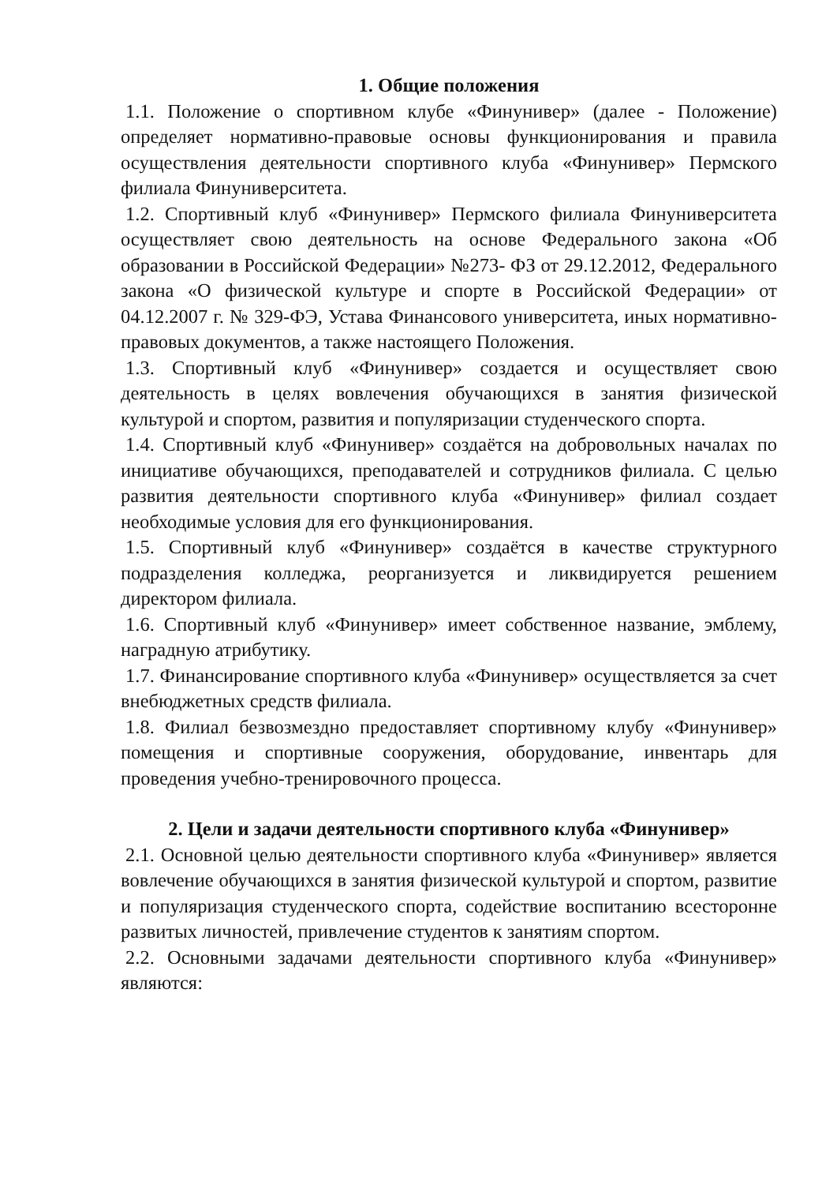1. Общие положения
1.1. Положение о спортивном клубе «Финунивер» (далее - Положение) определяет нормативно-правовые основы функционирования и правила осуществления деятельности спортивного клуба «Финунивер» Пермского филиала Финуниверситета.
1.2. Спортивный клуб «Финунивер» Пермского филиала Финуниверситета осуществляет свою деятельность на основе Федерального закона «Об образовании в Российской Федерации» №273- ФЗ от 29.12.2012, Федерального закона «О физической культуре и спорте в Российской Федерации» от 04.12.2007 г. № 329-ФЭ, Устава Финансового университета, иных нормативно-правовых документов, а также настоящего Положения.
1.3. Спортивный клуб «Финунивер» создается и осуществляет свою деятельность в целях вовлечения обучающихся в занятия физической культурой и спортом, развития и популяризации студенческого спорта.
1.4. Спортивный клуб «Финунивер» создаётся на добровольных началах по инициативе обучающихся, преподавателей и сотрудников филиала. С целью развития деятельности спортивного клуба «Финунивер» филиал создает необходимые условия для его функционирования.
1.5. Спортивный клуб «Финунивер» создаётся в качестве структурного подразделения колледжа, реорганизуется и ликвидируется решением директором филиала.
1.6. Спортивный клуб «Финунивер» имеет собственное название, эмблему, наградную атрибутику.
1.7. Финансирование спортивного клуба «Финунивер» осуществляется за счет внебюджетных средств филиала.
1.8. Филиал безвозмездно предоставляет спортивному клубу «Финунивер» помещения и спортивные сооружения, оборудование, инвентарь для проведения учебно-тренировочного процесса.
2. Цели и задачи деятельности спортивного клуба «Финунивер»
2.1. Основной целью деятельности спортивного клуба «Финунивер» является вовлечение обучающихся в занятия физической культурой и спортом, развитие и популяризация студенческого спорта, содействие воспитанию всесторонне развитых личностей, привлечение студентов к занятиям спортом.
2.2. Основными задачами деятельности спортивного клуба «Финунивер» являются: